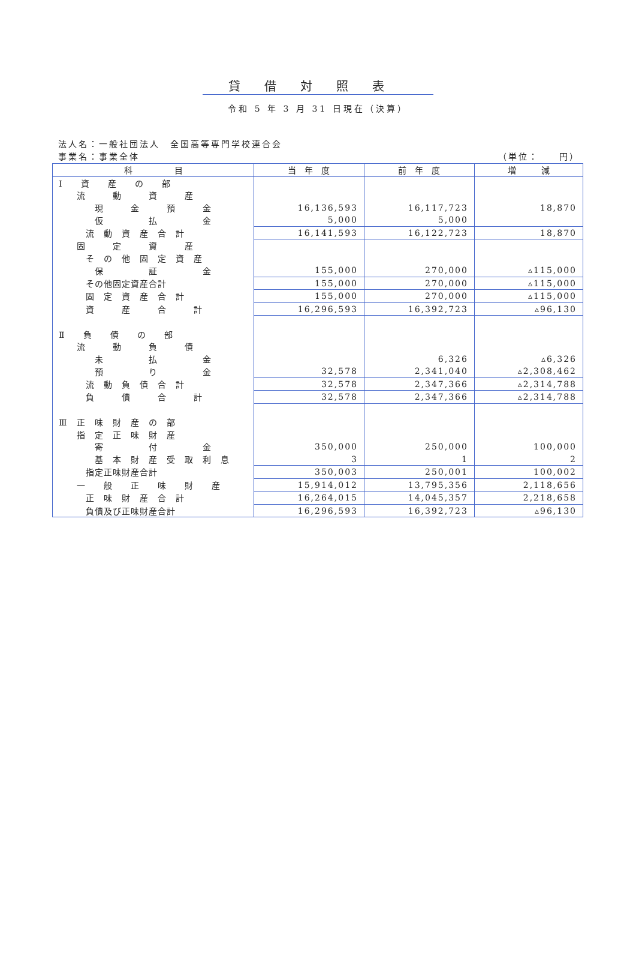貸借対照表
令和 5 年 3 月 31 日現在（決算）
法人名：一般社団法人　全国高等専門学校連合会
事業名：事業全体 （単位：　　円）
| 科 目 | 当 年 度 | 前 年 度 | 増 減 |
| --- | --- | --- | --- |
| Ⅰ 資 産 の 部 | | | |
| 流 動 資 産 | | | |
| 現 金 預 金 | 16,136,593 | 16,117,723 | 18,870 |
| 仮 払 金 | 5,000 | 5,000 | |
| 流 動 資 産 合 計 | 16,141,593 | 16,122,723 | 18,870 |
| 固 定 資 産 | | | |
| そ の 他 固 定 資 産 | | | |
| 保 証 金 | 155,000 | 270,000 | ▵115,000 |
| その他固定資産合計 | 155,000 | 270,000 | ▵115,000 |
| 固 定 資 産 合 計 | 155,000 | 270,000 | ▵115,000 |
| 資 産 合 計 | 16,296,593 | 16,392,723 | ▵96,130 |
| Ⅱ 負 債 の 部 | | | |
| 流 動 負 債 | | | |
| 未 払 金 | | 6,326 | ▵6,326 |
| 預 り 金 | 32,578 | 2,341,040 | ▵2,308,462 |
| 流 動 負 債 合 計 | 32,578 | 2,347,366 | ▵2,314,788 |
| 負 債 合 計 | 32,578 | 2,347,366 | ▵2,314,788 |
| Ⅲ 正 味 財 産 の 部 | | | |
| 指 定 正 味 財 産 | | | |
| 寄 付 金 | 350,000 | 250,000 | 100,000 |
| 基 本 財 産 受 取 利 息 | 3 | 1 | 2 |
| 指定正味財産合計 | 350,003 | 250,001 | 100,002 |
| 一 般 正 味 財 産 | 15,914,012 | 13,795,356 | 2,118,656 |
| 正 味 財 産 合 計 | 16,264,015 | 14,045,357 | 2,218,658 |
| 負債及び正味財産合計 | 16,296,593 | 16,392,723 | ▵96,130 |